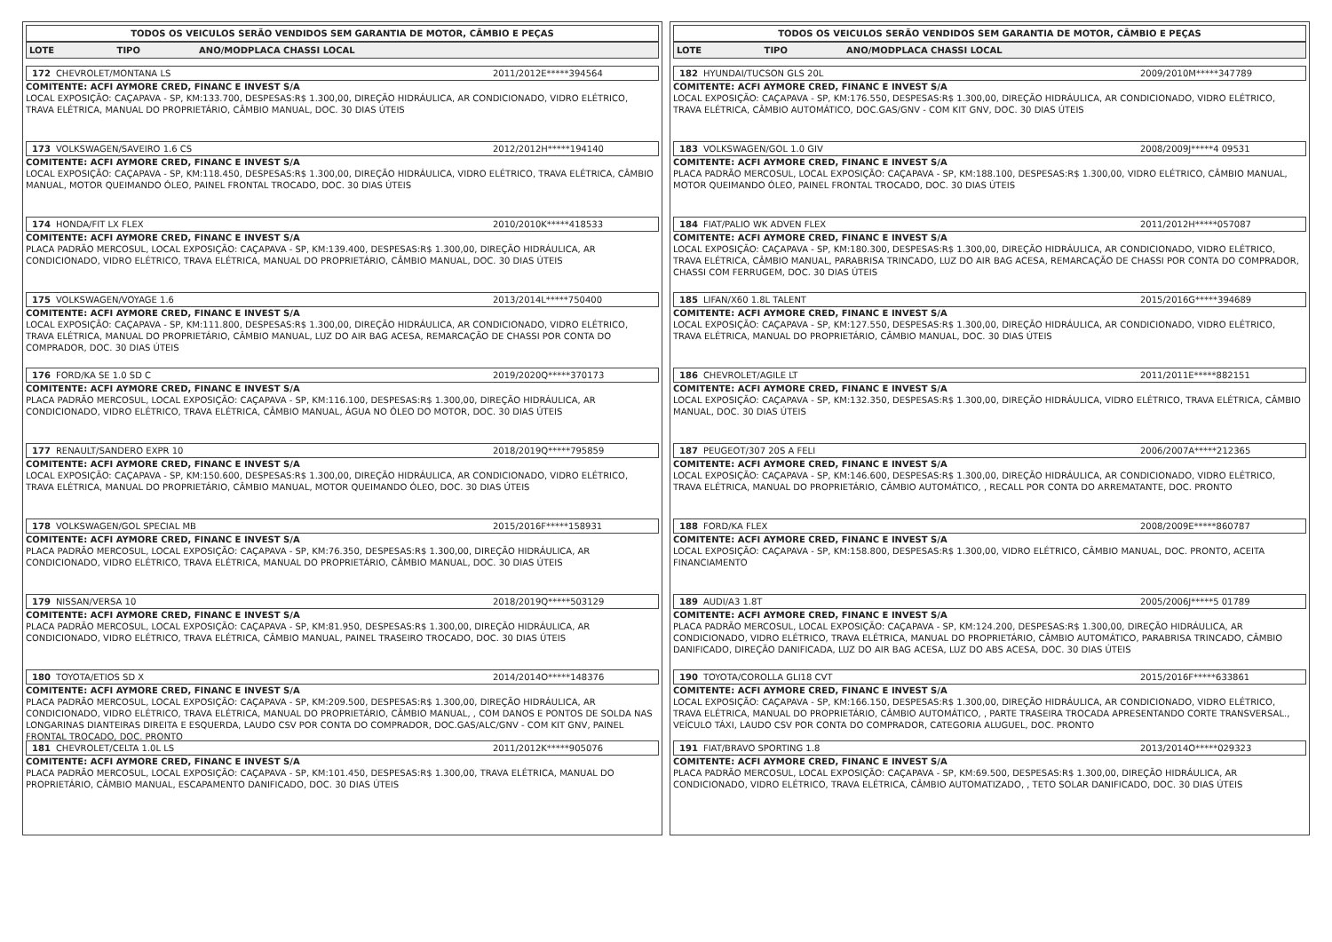TODOS OS VEICULOS SERÃO VENDIDOS SEM GARANTIA DE MOTOR, CÂMBIO E PEÇAS
| LOTE | TIPO | ANO/MODPLACA CHASSI LOCAL |
| --- | --- | --- |
172 CHEVROLET/MONTANA LS 2011/2012E*****394564
COMITENTE: ACFI AYMORE CRED, FINANC E INVEST S/A
LOCAL EXPOSIÇÃO: CAÇAPAVA - SP, KM:133.700, DESPESAS:R$ 1.300,00, DIREÇÃO HIDRÁULICA, AR CONDICIONADO, VIDRO ELÉTRICO, TRAVA ELÉTRICA, MANUAL DO PROPRIETÁRIO, CÂMBIO MANUAL, DOC. 30 DIAS ÚTEIS
173 VOLKSWAGEN/SAVEIRO 1.6 CS 2012/2012H*****194140
COMITENTE: ACFI AYMORE CRED, FINANC E INVEST S/A
LOCAL EXPOSIÇÃO: CAÇAPAVA - SP, KM:118.450, DESPESAS:R$ 1.300,00, DIREÇÃO HIDRÁULICA, VIDRO ELÉTRICO, TRAVA ELÉTRICA, CÂMBIO MANUAL, MOTOR QUEIMANDO ÓLEO, PAINEL FRONTAL TROCADO, DOC. 30 DIAS ÚTEIS
174 HONDA/FIT LX FLEX 2010/2010K*****418533
COMITENTE: ACFI AYMORE CRED, FINANC E INVEST S/A
PLACA PADRÃO MERCOSUL, LOCAL EXPOSIÇÃO: CAÇAPAVA - SP, KM:139.400, DESPESAS:R$ 1.300,00, DIREÇÃO HIDRÁULICA, AR CONDICIONADO, VIDRO ELÉTRICO, TRAVA ELÉTRICA, MANUAL DO PROPRIETÁRIO, CÂMBIO MANUAL, DOC. 30 DIAS ÚTEIS
175 VOLKSWAGEN/VOYAGE 1.6 2013/2014L*****750400
COMITENTE: ACFI AYMORE CRED, FINANC E INVEST S/A
LOCAL EXPOSIÇÃO: CAÇAPAVA - SP, KM:111.800, DESPESAS:R$ 1.300,00, DIREÇÃO HIDRÁULICA, AR CONDICIONADO, VIDRO ELÉTRICO, TRAVA ELÉTRICA, MANUAL DO PROPRIETÁRIO, CÂMBIO MANUAL, LUZ DO AIR BAG ACESA, REMARCAÇÃO DE CHASSI POR CONTA DO COMPRADOR, DOC. 30 DIAS ÚTEIS
176 FORD/KA SE 1.0 SD C 2019/2020Q*****370173
COMITENTE: ACFI AYMORE CRED, FINANC E INVEST S/A
PLACA PADRÃO MERCOSUL, LOCAL EXPOSIÇÃO: CAÇAPAVA - SP, KM:116.100, DESPESAS:R$ 1.300,00, DIREÇÃO HIDRÁULICA, AR CONDICIONADO, VIDRO ELÉTRICO, TRAVA ELÉTRICA, CÂMBIO MANUAL, ÁGUA NO ÓLEO DO MOTOR, DOC. 30 DIAS ÚTEIS
177 RENAULT/SANDERO EXPR 10 2018/2019Q*****795859
COMITENTE: ACFI AYMORE CRED, FINANC E INVEST S/A
LOCAL EXPOSIÇÃO: CAÇAPAVA - SP, KM:150.600, DESPESAS:R$ 1.300,00, DIREÇÃO HIDRÁULICA, AR CONDICIONADO, VIDRO ELÉTRICO, TRAVA ELÉTRICA, MANUAL DO PROPRIETÁRIO, CÂMBIO MANUAL, MOTOR QUEIMANDO ÓLEO, DOC. 30 DIAS ÚTEIS
178 VOLKSWAGEN/GOL SPECIAL MB 2015/2016F*****158931
COMITENTE: ACFI AYMORE CRED, FINANC E INVEST S/A
PLACA PADRÃO MERCOSUL, LOCAL EXPOSIÇÃO: CAÇAPAVA - SP, KM:76.350, DESPESAS:R$ 1.300,00, DIREÇÃO HIDRÁULICA, AR CONDICIONADO, VIDRO ELÉTRICO, TRAVA ELÉTRICA, MANUAL DO PROPRIETÁRIO, CÂMBIO MANUAL, DOC. 30 DIAS ÚTEIS
179 NISSAN/VERSA 10 2018/2019Q*****503129
COMITENTE: ACFI AYMORE CRED, FINANC E INVEST S/A
PLACA PADRÃO MERCOSUL, LOCAL EXPOSIÇÃO: CAÇAPAVA - SP, KM:81.950, DESPESAS:R$ 1.300,00, DIREÇÃO HIDRÁULICA, AR CONDICIONADO, VIDRO ELÉTRICO, TRAVA ELÉTRICA, CÂMBIO MANUAL, PAINEL TRASEIRO TROCADO, DOC. 30 DIAS ÚTEIS
180 TOYOTA/ETIOS SD X 2014/2014O*****148376
COMITENTE: ACFI AYMORE CRED, FINANC E INVEST S/A
PLACA PADRÃO MERCOSUL, LOCAL EXPOSIÇÃO: CAÇAPAVA - SP, KM:209.500, DESPESAS:R$ 1.300,00, DIREÇÃO HIDRÁULICA, AR CONDICIONADO, VIDRO ELÉTRICO, TRAVA ELÉTRICA, MANUAL DO PROPRIETÁRIO, CÂMBIO MANUAL, , COM DANOS E PONTOS DE SOLDA NAS LONGARINAS DIANTEIRAS DIREITA E ESQUERDA, LAUDO CSV POR CONTA DO COMPRADOR, DOC.GAS/ALC/GNV - COM KIT GNV, PAINEL FRONTAL TROCADO, DOC. PRONTO
181 CHEVROLET/CELTA 1.0L LS 2011/2012K*****905076
COMITENTE: ACFI AYMORE CRED, FINANC E INVEST S/A
PLACA PADRÃO MERCOSUL, LOCAL EXPOSIÇÃO: CAÇAPAVA - SP, KM:101.450, DESPESAS:R$ 1.300,00, TRAVA ELÉTRICA, MANUAL DO PROPRIETÁRIO, CÂMBIO MANUAL, ESCAPAMENTO DANIFICADO, DOC. 30 DIAS ÚTEIS
TODOS OS VEICULOS SERÃO VENDIDOS SEM GARANTIA DE MOTOR, CÂMBIO E PEÇAS
| LOTE | TIPO | ANO/MODPLACA CHASSI LOCAL |
| --- | --- | --- |
182 HYUNDAI/TUCSON GLS 20L 2009/2010M*****347789
COMITENTE: ACFI AYMORE CRED, FINANC E INVEST S/A
LOCAL EXPOSIÇÃO: CAÇAPAVA - SP, KM:176.550, DESPESAS:R$ 1.300,00, DIREÇÃO HIDRÁULICA, AR CONDICIONADO, VIDRO ELÉTRICO, TRAVA ELÉTRICA, CÂMBIO AUTOMÁTICO, DOC.GAS/GNV - COM KIT GNV, DOC. 30 DIAS ÚTEIS
183 VOLKSWAGEN/GOL 1.0 GIV 2008/2009J*****4 09531
COMITENTE: ACFI AYMORE CRED, FINANC E INVEST S/A
PLACA PADRÃO MERCOSUL, LOCAL EXPOSIÇÃO: CAÇAPAVA - SP, KM:188.100, DESPESAS:R$ 1.300,00, VIDRO ELÉTRICO, CÂMBIO MANUAL, MOTOR QUEIMANDO ÓLEO, PAINEL FRONTAL TROCADO, DOC. 30 DIAS ÚTEIS
184 FIAT/PALIO WK ADVEN FLEX 2011/2012H*****057087
COMITENTE: ACFI AYMORE CRED, FINANC E INVEST S/A
LOCAL EXPOSIÇÃO: CAÇAPAVA - SP, KM:180.300, DESPESAS:R$ 1.300,00, DIREÇÃO HIDRÁULICA, AR CONDICIONADO, VIDRO ELÉTRICO, TRAVA ELÉTRICA, CÂMBIO MANUAL, PARABRISA TRINCADO, LUZ DO AIR BAG ACESA, REMARCAÇÃO DE CHASSI POR CONTA DO COMPRADOR, CHASSI COM FERRUGEM, DOC. 30 DIAS ÚTEIS
185 LIFAN/X60 1.8L TALENT 2015/2016G*****394689
COMITENTE: ACFI AYMORE CRED, FINANC E INVEST S/A
LOCAL EXPOSIÇÃO: CAÇAPAVA - SP, KM:127.550, DESPESAS:R$ 1.300,00, DIREÇÃO HIDRÁULICA, AR CONDICIONADO, VIDRO ELÉTRICO, TRAVA ELÉTRICA, MANUAL DO PROPRIETÁRIO, CÂMBIO MANUAL, DOC. 30 DIAS ÚTEIS
186 CHEVROLET/AGILE LT 2011/2011E*****882151
COMITENTE: ACFI AYMORE CRED, FINANC E INVEST S/A
LOCAL EXPOSIÇÃO: CAÇAPAVA - SP, KM:132.350, DESPESAS:R$ 1.300,00, DIREÇÃO HIDRÁULICA, VIDRO ELÉTRICO, TRAVA ELÉTRICA, CÂMBIO MANUAL, DOC. 30 DIAS ÚTEIS
187 PEUGEOT/307 20S A FELI 2006/2007A*****212365
COMITENTE: ACFI AYMORE CRED, FINANC E INVEST S/A
LOCAL EXPOSIÇÃO: CAÇAPAVA - SP, KM:146.600, DESPESAS:R$ 1.300,00, DIREÇÃO HIDRÁULICA, AR CONDICIONADO, VIDRO ELÉTRICO, TRAVA ELÉTRICA, MANUAL DO PROPRIETÁRIO, CÂMBIO AUTOMÁTICO, , RECALL POR CONTA DO ARREMATANTE, DOC. PRONTO
188 FORD/KA FLEX 2008/2009E*****860787
COMITENTE: ACFI AYMORE CRED, FINANC E INVEST S/A
LOCAL EXPOSIÇÃO: CAÇAPAVA - SP, KM:158.800, DESPESAS:R$ 1.300,00, VIDRO ELÉTRICO, CÂMBIO MANUAL, DOC. PRONTO, ACEITA FINANCIAMENTO
189 AUDI/A3 1.8T 2005/2006J*****5 01789
COMITENTE: ACFI AYMORE CRED, FINANC E INVEST S/A
PLACA PADRÃO MERCOSUL, LOCAL EXPOSIÇÃO: CAÇAPAVA - SP, KM:124.200, DESPESAS:R$ 1.300,00, DIREÇÃO HIDRÁULICA, AR CONDICIONADO, VIDRO ELÉTRICO, TRAVA ELÉTRICA, MANUAL DO PROPRIETÁRIO, CÂMBIO AUTOMÁTICO, PARABRISA TRINCADO, CÂMBIO DANIFICADO, DIREÇÃO DANIFICADA, LUZ DO AIR BAG ACESA, LUZ DO ABS ACESA, DOC. 30 DIAS ÚTEIS
190 TOYOTA/COROLLA GLI18 CVT 2015/2016F*****633861
COMITENTE: ACFI AYMORE CRED, FINANC E INVEST S/A
LOCAL EXPOSIÇÃO: CAÇAPAVA - SP, KM:166.150, DESPESAS:R$ 1.300,00, DIREÇÃO HIDRÁULICA, AR CONDICIONADO, VIDRO ELÉTRICO, TRAVA ELÉTRICA, MANUAL DO PROPRIETÁRIO, CÂMBIO AUTOMÁTICO, , PARTE TRASEIRA TROCADA APRESENTANDO CORTE TRANSVERSAL., VEÍCULO TÁXI, LAUDO CSV POR CONTA DO COMPRADOR, CATEGORIA ALUGUEL, DOC. PRONTO
191 FIAT/BRAVO SPORTING 1.8 2013/2014O*****029323
COMITENTE: ACFI AYMORE CRED, FINANC E INVEST S/A
PLACA PADRÃO MERCOSUL, LOCAL EXPOSIÇÃO: CAÇAPAVA - SP, KM:69.500, DESPESAS:R$ 1.300,00, DIREÇÃO HIDRÁULICA, AR CONDICIONADO, VIDRO ELÉTRICO, TRAVA ELÉTRICA, CÂMBIO AUTOMATIZADO, , TETO SOLAR DANIFICADO, DOC. 30 DIAS ÚTEIS